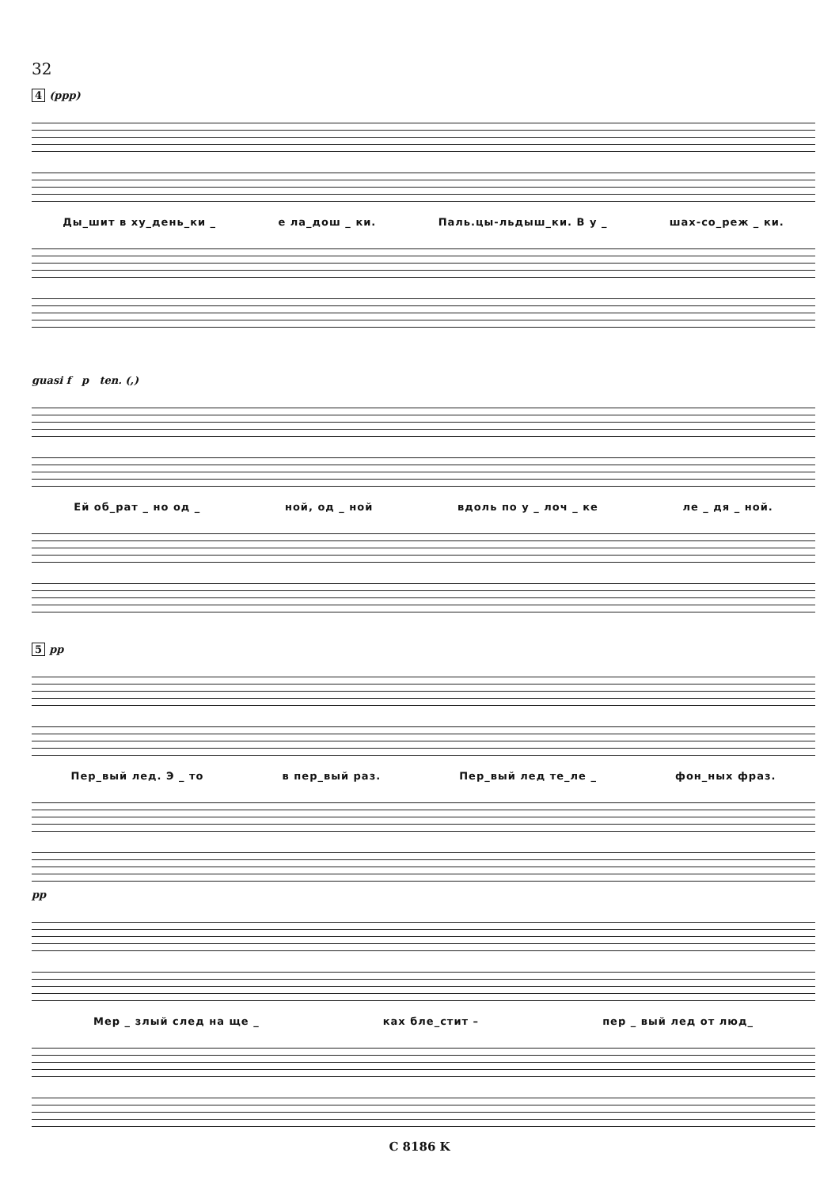32
4 (ppp)
Ды_шит в ху_день_ки _ е ла_дош _ ки. Паль.цы-льдыш_ки. В у _ шах-со_реж _ ки.
guasi f p ten. (,)
Ей об_рат _ но од _ ной, од _ ной вдоль по у _ лоч _ ке ле _ дя _ ной.
5 pp
Пер_вый лед. Э _ то в пер_вый раз. Пер_вый лед те_ле _ фон_ных фраз.
pp
Мер _ злый след на ще _ ках бле_стит – пер _ вый лед от люд_
C 8186 K